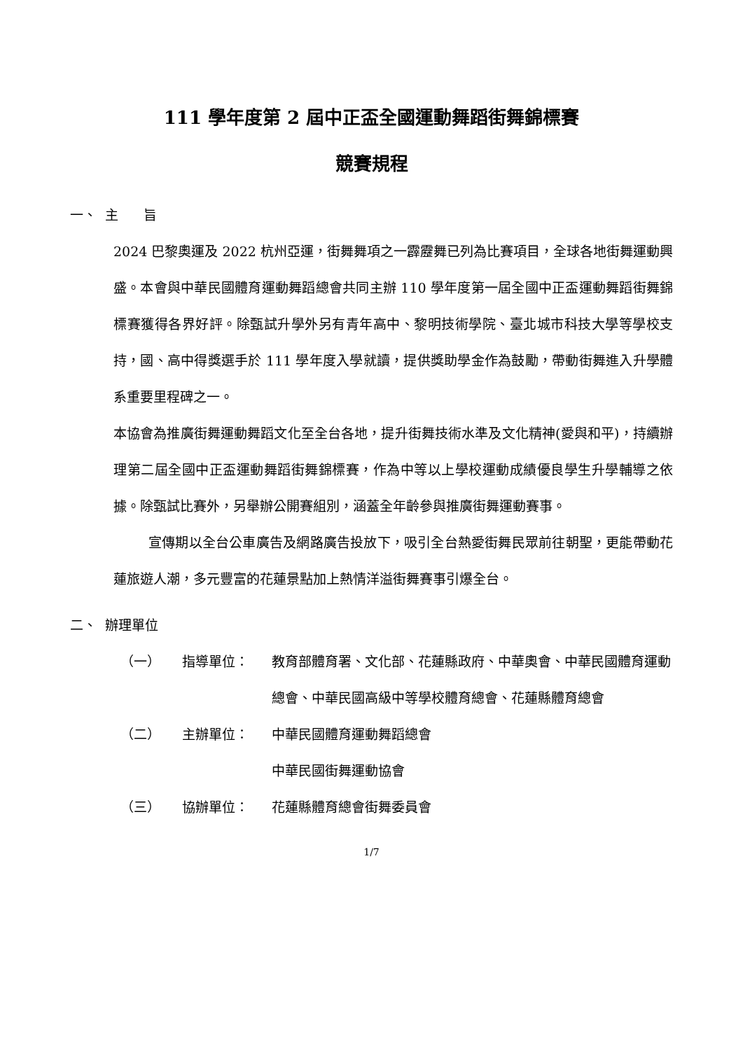111 學年度第 2 屆中正盃全國運動舞蹈街舞錦標賽
競賽規程
一、 主 旨
2024 巴黎奧運及 2022 杭州亞運，街舞舞項之一霹靂舞已列為比賽項目，全球各地街舞運動興盛。本會與中華民國體育運動舞蹈總會共同主辦 110 學年度第一屆全國中正盃運動舞蹈街舞錦標賽獲得各界好評。除甄試升學外另有青年高中、黎明技術學院、臺北城市科技大學等學校支持，國、高中得獎選手於 111 學年度入學就讀，提供獎助學金作為鼓勵，帶動街舞進入升學體系重要里程碑之一。
本協會為推廣街舞運動舞蹈文化至全台各地，提升街舞技術水準及文化精神(愛與和平)，持續辦理第二屆全國中正盃運動舞蹈街舞錦標賽，作為中等以上學校運動成績優良學生升學輔導之依據。除甄試比賽外，另舉辦公開賽組別，涵蓋全年齡參與推廣街舞運動賽事。
宣傳期以全台公車廣告及網路廣告投放下，吸引全台熱愛街舞民眾前往朝聖，更能帶動花蓮旅遊人潮，多元豐富的花蓮景點加上熱情洋溢街舞賽事引爆全台。
二、 辦理單位
（一） 指導單位： 教育部體育署、文化部、花蓮縣政府、中華奧會、中華民國體育運動總會、中華民國高級中等學校體育總會、花蓮縣體育總會
（二） 主辦單位： 中華民國體育運動舞蹈總會
中華民國街舞運動協會
（三） 協辦單位： 花蓮縣體育總會街舞委員會
1/7